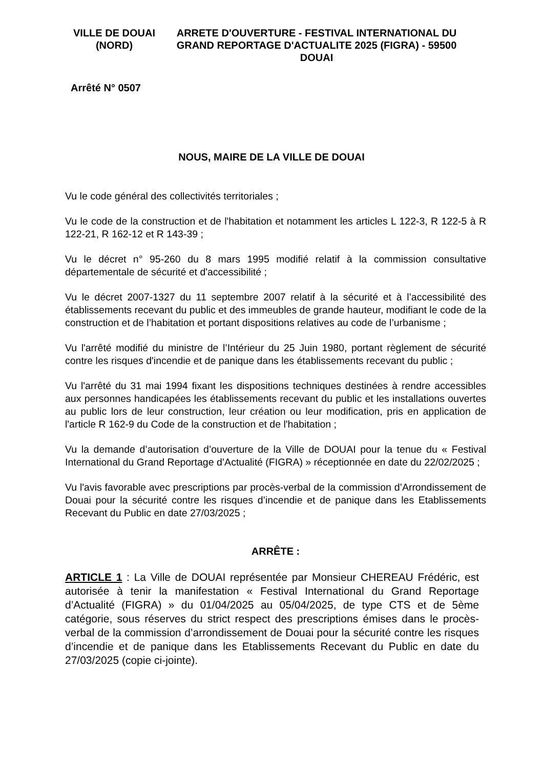VILLE DE DOUAI (NORD)
ARRETE D'OUVERTURE - FESTIVAL INTERNATIONAL DU GRAND REPORTAGE D'ACTUALITE 2025 (FIGRA) - 59500 DOUAI
Arrêté N° 0507
NOUS, MAIRE DE LA VILLE DE DOUAI
Vu le code général des collectivités territoriales ;
Vu le code de la construction et de l'habitation et notamment les articles L 122-3, R 122-5 à R 122-21, R 162-12 et R 143-39 ;
Vu le décret n° 95-260 du 8 mars 1995 modifié relatif à la commission consultative départementale de sécurité et d'accessibilité ;
Vu le décret 2007-1327 du 11 septembre 2007 relatif à la sécurité et à l’accessibilité des établissements recevant du public et des immeubles de grande hauteur, modifiant le code de la construction et de l’habitation et portant dispositions relatives au code de l’urbanisme ;
Vu l'arrêté modifié du ministre de l’Intérieur du 25 Juin 1980, portant règlement de sécurité contre les risques d'incendie et de panique dans les établissements recevant du public ;
Vu l'arrêté du 31 mai 1994 fixant les dispositions techniques destinées à rendre accessibles aux personnes handicapées les établissements recevant du public et les installations ouvertes au public lors de leur construction, leur création ou leur modification, pris en application de l'article R 162-9 du Code de la construction et de l'habitation ;
Vu la demande d’autorisation d’ouverture de la Ville de DOUAI pour la tenue du « Festival International du Grand Reportage d’Actualité (FIGRA) » réceptionnée en date du 22/02/2025 ;
Vu l'avis favorable avec prescriptions par procès-verbal de la commission d’Arrondissement de Douai pour la sécurité contre les risques d’incendie et de panique dans les Etablissements Recevant du Public en date 27/03/2025 ;
ARRÊTE :
ARTICLE 1 : La Ville de DOUAI représentée par Monsieur CHEREAU Frédéric, est autorisée à tenir la manifestation « Festival International du Grand Reportage d’Actualité (FIGRA) » du 01/04/2025 au 05/04/2025, de type CTS et de 5ème catégorie, sous réserves du strict respect des prescriptions émises dans le procès-verbal de la commission d’arrondissement de Douai pour la sécurité contre les risques d’incendie et de panique dans les Etablissements Recevant du Public en date du 27/03/2025 (copie ci-jointe).